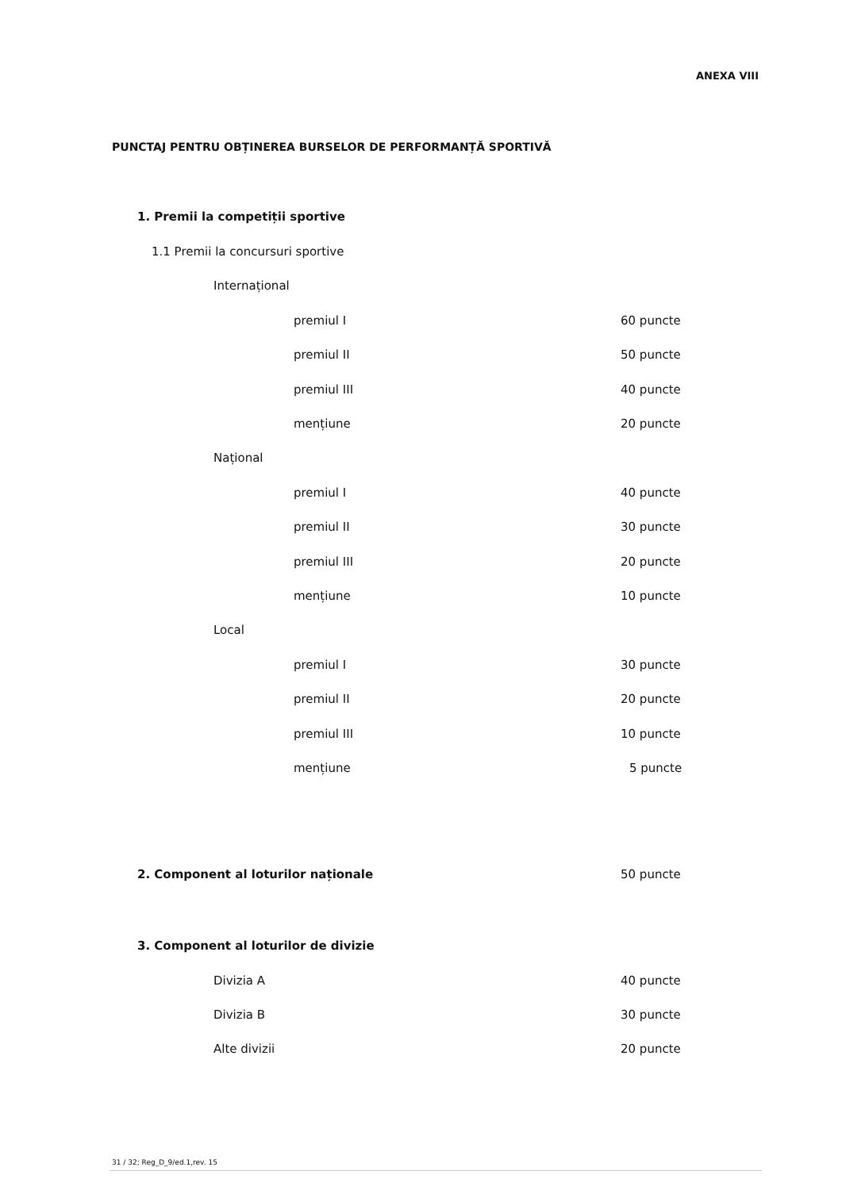ANEXA VIII
PUNCTAJ PENTRU OBȚINEREA BURSELOR DE PERFORMANȚĂ SPORTIVĂ
1. Premii la competiții sportive
1.1 Premii la concursuri sportive
Internațional
premiul I 60 puncte
premiul II 50 puncte
premiul III 40 puncte
mențiune 20 puncte
Național
premiul I 40 puncte
premiul II 30 puncte
premiul III 20 puncte
mențiune 10 puncte
Local
premiul I 30 puncte
premiul II 20 puncte
premiul III 10 puncte
mențiune 5 puncte
2. Component al loturilor naționale
50 puncte
3. Component al loturilor de divizie
Divizia A 40 puncte
Divizia B 30 puncte
Alte divizii 20 puncte
31 / 32; Reg_D_9/ed.1,rev. 15